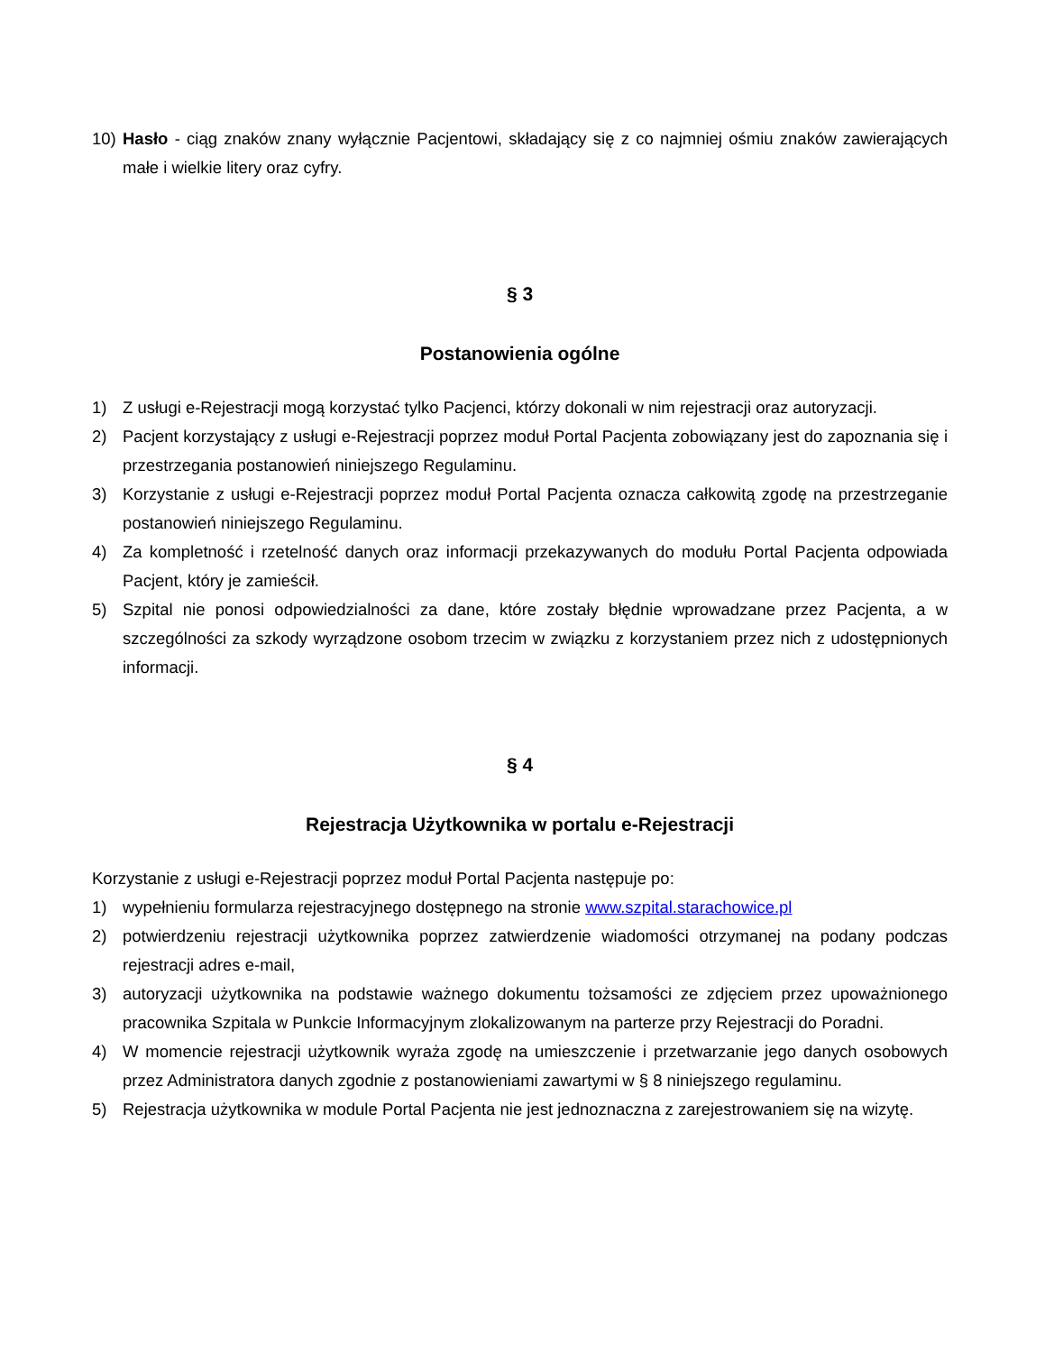10) Hasło - ciąg znaków znany wyłącznie Pacjentowi, składający się z co najmniej ośmiu znaków zawierających małe i wielkie litery oraz cyfry.
§ 3
Postanowienia ogólne
1) Z usługi e-Rejestracji mogą korzystać tylko Pacjenci, którzy dokonali w nim rejestracji oraz autoryzacji.
2) Pacjent korzystający z usługi e-Rejestracji poprzez moduł Portal Pacjenta zobowiązany jest do zapoznania się i przestrzegania postanowień niniejszego Regulaminu.
3) Korzystanie z usługi e-Rejestracji poprzez moduł Portal Pacjenta oznacza całkowitą zgodę na przestrzeganie postanowień niniejszego Regulaminu.
4) Za kompletność i rzetelność danych oraz informacji przekazywanych do modułu Portal Pacjenta odpowiada Pacjent, który je zamieścił.
5) Szpital nie ponosi odpowiedzialności za dane, które zostały błędnie wprowadzane przez Pacjenta, a w szczególności za szkody wyrządzone osobom trzecim w związku z korzystaniem przez nich z udostępnionych informacji.
§ 4
Rejestracja Użytkownika w portalu e-Rejestracji
Korzystanie z usługi e-Rejestracji poprzez moduł Portal Pacjenta następuje po:
1) wypełnieniu formularza rejestracyjnego dostępnego na stronie www.szpital.starachowice.pl
2) potwierdzeniu rejestracji użytkownika poprzez zatwierdzenie wiadomości otrzymanej na podany podczas rejestracji adres e-mail,
3) autoryzacji użytkownika na podstawie ważnego dokumentu tożsamości ze zdjęciem przez upoważnionego pracownika Szpitala w Punkcie Informacyjnym zlokalizowanym na parterze przy Rejestracji do Poradni.
4) W momencie rejestracji użytkownik wyraża zgodę na umieszczenie i przetwarzanie jego danych osobowych przez Administratora danych zgodnie z postanowieniami zawartymi w § 8 niniejszego regulaminu.
5) Rejestracja użytkownika w module Portal Pacjenta nie jest jednoznaczna z zarejestrowaniem się na wizytę.